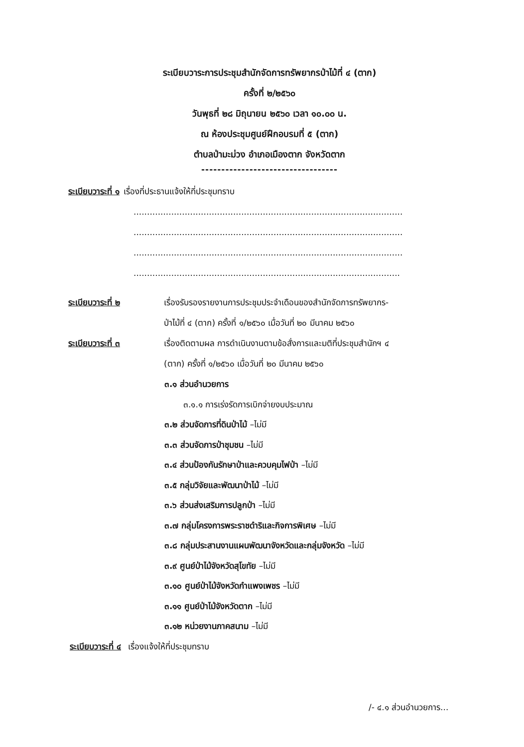ระเบียบวาระการประชุมสำนักจัดการทรัพยากรป่าไม้ที่ ๔ (ตาก)
ครั้งที่ ๒/๒๕๖๐
วันพุธที่ ๒๘ มิถุนายน ๒๕๖๐ เวลา ๑๐.๐๐ น.
ณ ห้องประชุมศูนย์ฝึกอบรมที่ ๕ (ตาก)
ตำบลป่ามะม่วง อำเภอเมืองตาก จังหวัดตาก
----------------------------------
ระเบียบวาระที่ ๑ เรื่องที่ประธานแจ้งให้ที่ประชุมทราบ
....................................................................................................
....................................................................................................
....................................................................................................
...................................................................................................
ระเบียบวาระที่ ๒ เรื่องรับรองรายงานการประชุมประจำเดือนของสำนักจัดการทรัพยากร-
ป่าไม้ที่ ๔ (ตาก) ครั้งที่ ๑/๒๕๖๐ เมื่อวันที่ ๒๐ มีนาคม ๒๕๖๐
ระเบียบวาระที่ ๓ เรื่องติดตามผล การดำเนินงานตามข้อสั่งการและมติที่ประชุมสำนักฯ ๔
(ตาก) ครั้งที่ ๑/๒๕๖๐ เมื่อวันที่ ๒๐ มีนาคม ๒๕๖๐
๓.๑ ส่วนอำนวยการ
๓.๑.๑ การเร่งรัดการเบิกจ่ายงบประมาณ
๓.๒ ส่วนจัดการที่ดินป่าไม้ –ไม่มี
๓.๓ ส่วนจัดการป่าชุมชน –ไม่มี
๓.๔ ส่วนป้องกันรักษาป่าและควบคุมไฟป่า –ไม่มี
๓.๕ กลุ่มวิจัยและพัฒนาป่าไม้ –ไม่มี
๓.๖ ส่วนส่งเสริมการปลูกป่า –ไม่มี
๓.๗ กลุ่มโครงการพระราชดำริและกิจการพิเศษ –ไม่มี
๓.๘ กลุ่มประสานงานแผนพัฒนาจังหวัดและกลุ่มจังหวัด –ไม่มี
๓.๙ ศูนย์ป่าไม้จังหวัดสุโขทัย –ไม่มี
๓.๑๐ ศูนย์ป่าไม้จังหวัดกำแพงเพชร –ไม่มี
๓.๑๑ ศูนย์ป่าไม้จังหวัดตาก –ไม่มี
๓.๑๒ หน่วยงานภาคสนาม –ไม่มี
ระเบียบวาระที่ ๔ เรื่องแจ้งให้ที่ประชุมทราบ
/- ๔.๑ ส่วนอำนวยการ...